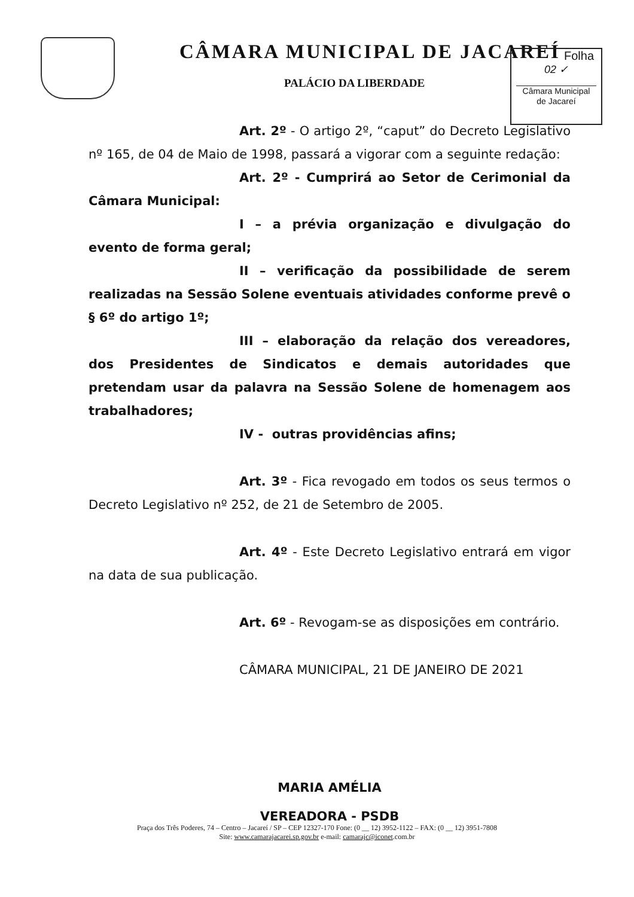CÂMARA MUNICIPAL DE JACAREÍ
PALÁCIO DA LIBERDADE
Folha
02 ✓
Câmara Municipal
de Jacareí
Art. 2º - O artigo 2º, “caput” do Decreto Legislativo nº 165, de 04 de Maio de 1998, passará a vigorar com a seguinte redação:
Art. 2º - Cumprirá ao Setor de Cerimonial da Câmara Municipal:
I – a prévia organização e divulgação do evento de forma geral;
II – verificação da possibilidade de serem realizadas na Sessão Solene eventuais atividades conforme prevê o § 6º do artigo 1º;
III – elaboração da relação dos vereadores, dos Presidentes de Sindicatos e demais autoridades que pretendam usar da palavra na Sessão Solene de homenagem aos trabalhadores;
IV - outras providências afins;
Art. 3º - Fica revogado em todos os seus termos o Decreto Legislativo nº 252, de 21 de Setembro de 2005.
Art. 4º - Este Decreto Legislativo entrará em vigor na data de sua publicação.
Art. 6º - Revogam-se as disposições em contrário.
CÂMARA MUNICIPAL, 21 DE JANEIRO DE 2021
MARIA AMÉLIA
VEREADORA - PSDB
Praça dos Três Poderes, 74 – Centro – Jacareí / SP – CEP 12327-170 Fone: (0 __ 12) 3952-1122 – FAX: (0 __ 12) 3951-7808
Site: www.camarajacarei.sp.gov.br e-mail: camarajc@iconet.com.br